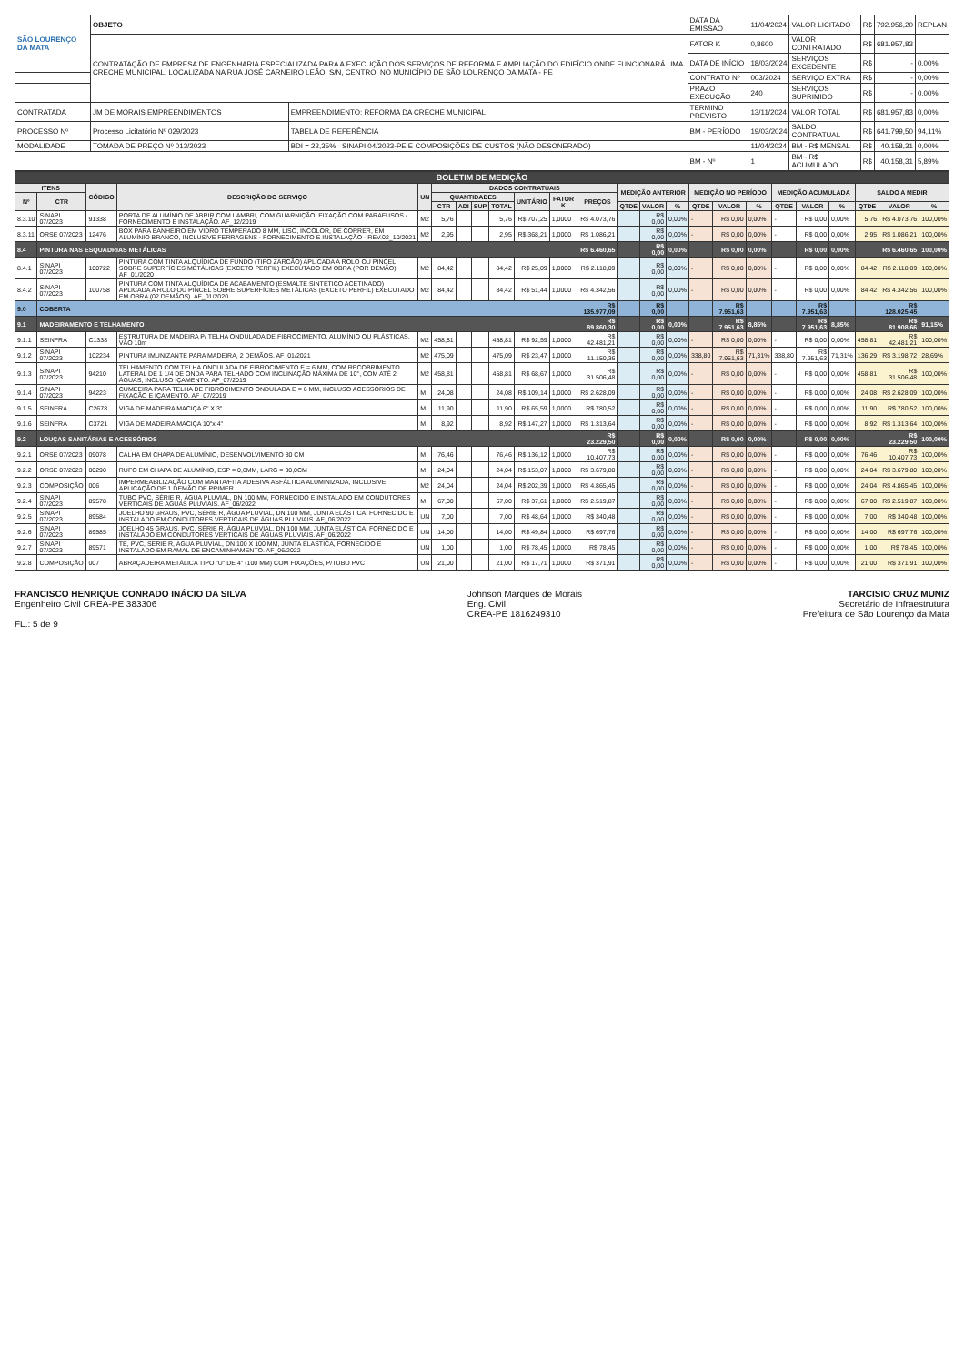| SÃO LOURENÇO DA MATA | OBJETO | | DATA DA EMISSÃO | 11/04/2024 | VALOR LICITADO | R$ | 792.956,20 | REPLAN |
| | CONTRATAÇÃO DE EMPRESA DE ENGENHARIA ESPECIALIZADA PARA A EXECUÇÃO DOS SERVIÇOS DE REFORMA E AMPLIAÇÃO DO EDIFÍCIO ONDE FUNCIONARÁ UMA CRECHE MUNICIPAL, LOCALIZADA NA RUA JOSÉ CARNEIRO LEÃO, S/N, CENTRO, NO MUNICÍPIO DE SÃO LOURENÇO DA MATA - PE | | FATOR K | 0,8600 | VALOR CONTRATADO | R$ | 681.957,83 | |
| | | | DATA DE INÍCIO | 18/03/2024 | SERVIÇOS EXCEDENTE | R$ | - | 0,00% |
| | | | CONTRATO Nº | 003/2024 | SERVIÇO EXTRA | R$ | - | 0,00% |
| | | | PRAZO EXECUÇÃO | 240 | SERVIÇOS SUPRIMIDO | R$ | - | 0,00% |
| CONTRATADA | JM DE MORAIS EMPREENDIMENTOS | EMPREENDIMENTO: REFORMA DA CRECHE MUNICIPAL | TERMINO PREVISTO | 13/11/2024 | VALOR TOTAL | R$ | 681.957,83 | 0,00% |
| PROCESSO Nº | Processo Licitatório Nº 029/2023 | TABELA DE REFERÊNCIA | BM - PERÍODO | 19/03/2024 | SALDO CONTRATUAL | R$ | 641.799,50 | 94,11% |
| MODALIDADE | TOMADA DE PREÇO Nº 013/2023 | BDI = 22,35% SINAPI 04/2023-PE E COMPOSIÇÕES DE CUSTOS (NÃO DESONERADO) | | 11/04/2024 | BM - R$ MENSAL | R$ | 40.158,31 | 0,00% |
| | | | BM - Nº | 1 | BM - R$ ACUMULADO | R$ | 40.158,31 | 5,89% |
| BOLETIM DE MEDIÇÃO | | | | | | | | | | | | | | | | | | | | | | | |
| ITENS | | CÓDIGO | DESCRIÇÃO DO SERVIÇO | UN | DADOS CONTRATUAIS | | | | | | | MEDIÇÃO ANTERIOR | | | MEDIÇÃO NO PERÍODO | | | MEDIÇÃO ACUMULADA | | | SALDO A MEDIR | | |
| Nº | CTR | | | | QUANTIDADES | | | | UNITÁRIO | FATOR K | PREÇOS | | | | | | | | | | | | |
| | | | | | CTR | ADI | SUP | TOTAL | | | | QTDE | VALOR | % | QTDE | VALOR | % | QTDE | VALOR | % | QTDE | VALOR | % |
| 8.3.10 | SINAPI 07/2023 | 91338 | PORTA DE ALUMÍNIO DE ABRIR COM LAMBRI, COM GUARNIÇÃO, FIXAÇÃO COM PARAFUSOS - FORNECIMENTO E INSTALAÇÃO. AF_12/2019 | M2 | 5,76 | | | 5,76 | R$ 707,25 | 1,0000 | R$ 4.073,76 | | R$ 0,00 | 0,00% | - | R$ 0,00 | 0,00% | - | R$ 0,00 | 0,00% | 5,76 | R$ 4.073,76 | 100,00% |
| 8.3.11 | ORSE 07/2023 | 12476 | BOX PARA BANHEIRO EM VIDRO TEMPERADO 8 MM, LISO, INCOLOR, DE CORRER, EM ALUMÍNIO BRANCO, INCLUSIVE FERRAGENS - FORNECIMENTO E INSTALAÇÃO - REV.02_10/2021 | M2 | 2,95 | | | 2,95 | R$ 368,21 | 1,0000 | R$ 1.086,21 | | R$ 0,00 | 0,00% | - | R$ 0,00 | 0,00% | - | R$ 0,00 | 0,00% | 2,95 | R$ 1.086,21 | 100,00% |
| 8.4 | PINTURA NAS ESQUADRIAS METÁLICAS | | | | | | | | | | R$ 6.460,65 | | R$ 0,00 | 0,00% | | R$ 0,00 | 0,00% | | R$ 0,00 | 0,00% | | R$ 6.460,65 | 100,00% |
| 8.4.1 | SINAPI 07/2023 | 100722 | PINTURA COM TINTA ALQUÍDICA DE FUNDO (TIPO ZARCÃO) APLICADA A ROLO OU PINCEL SOBRE SUPERFÍCIES METÁLICAS (EXCETO PERFIL) EXECUTADO EM OBRA (POR DEMÃO). AF_01/2020 | M2 | 84,42 | | | 84,42 | R$ 25,09 | 1,0000 | R$ 2.118,09 | | R$ 0,00 | 0,00% | - | R$ 0,00 | 0,00% | - | R$ 0,00 | 0,00% | 84,42 | R$ 2.118,09 | 100,00% |
| 8.4.2 | SINAPI 07/2023 | 100758 | PINTURA COM TINTA ALQUÍDICA DE ACABAMENTO (ESMALTE SINTÉTICO ACETINADO) APLICADA A ROLO OU PINCEL SOBRE SUPERFÍCIES METÁLICAS (EXCETO PERFIL) EXECUTADO EM OBRA (02 DEMÃOS). AF_01/2020 | M2 | 84,42 | | | 84,42 | R$ 51,44 | 1,0000 | R$ 4.342,56 | | R$ 0,00 | 0,00% | - | R$ 0,00 | 0,00% | - | R$ 0,00 | 0,00% | 84,42 | R$ 4.342,56 | 100,00% |
| 9.0 | COBERTA | | | | | | | | | | R$ 135.977,09 | | R$ 0,00 | | | R$ 7.951,63 | | | R$ 7.951,63 | | | R$ 128.025,45 | |
| 9.1 | MADEIRAMENTO E TELHAMENTO | | | | | | | | | | R$ 89.860,30 | | R$ 0,00 | 0,00% | | R$ 7.951,63 | 8,85% | | R$ 7.951,63 | 8,85% | | R$ 81.908,66 | 91,15% |
| 9.1.1 | SEINFRA | C1338 | ESTRUTURA DE MADEIRA P/ TELHA ONDULADA DE FIBROCIMENTO, ALUMÍNIO OU PLÁSTICAS, VÃO 10m | M2 | 458,81 | | | 458,81 | R$ 92,59 | 1,0000 | R$ 42.481,21 | | R$ 0,00 | 0,00% | - | R$ 0,00 | 0,00% | - | R$ 0,00 | 0,00% | 458,81 | R$ 42.481,21 | 100,00% |
| 9.1.2 | SINAPI 07/2023 | 102234 | PINTURA IMUNIZANTE PARA MADEIRA, 2 DEMÃOS. AF_01/2021 | M2 | 475,09 | | | 475,09 | R$ 23,47 | 1,0000 | R$ 11.150,36 | | R$ 0,00 | 0,00% | 338,80 | R$ 7.951,63 | 71,31% | 338,80 | R$ 7.951,63 | 71,31% | 136,29 | R$ 3.198,72 | 28,69% |
| 9.1.3 | SINAPI 07/2023 | 94210 | TELHAMENTO COM TELHA ONDULADA DE FIBROCIMENTO E = 6 MM, COM RECOBRIMENTO LATERAL DE 1 1/4 DE ONDA PARA TELHADO COM INCLINAÇÃO MÁXIMA DE 10°, COM ATÉ 2 ÁGUAS, INCLUSO IÇAMENTO. AF_07/2019 | M2 | 458,81 | | | 458,81 | R$ 68,67 | 1,0000 | R$ 31.506,48 | | R$ 0,00 | 0,00% | - | R$ 0,00 | 0,00% | - | R$ 0,00 | 0,00% | 458,81 | R$ 31.506,48 | 100,00% |
| 9.1.4 | SINAPI 07/2023 | 94223 | CUMEEIRA PARA TELHA DE FIBROCIMENTO ONDULADA E = 6 MM, INCLUSO ACESSÓRIOS DE FIXAÇÃO E IÇAMENTO. AF_07/2019 | M | 24,08 | | | 24,08 | R$ 109,14 | 1,0000 | R$ 2.628,09 | | R$ 0,00 | 0,00% | - | R$ 0,00 | 0,00% | - | R$ 0,00 | 0,00% | 24,08 | R$ 2.628,09 | 100,00% |
| 9.1.5 | SEINFRA | C2678 | VIGA DE MADEIRA MACIÇA 6" X 3" | M | 11,90 | | | 11,90 | R$ 65,59 | 1,0000 | R$ 780,52 | | R$ 0,00 | 0,00% | - | R$ 0,00 | 0,00% | - | R$ 0,00 | 0,00% | 11,90 | R$ 780,52 | 100,00% |
| 9.1.6 | SEINFRA | C3721 | VIGA DE MADEIRA MACIÇA 10"x 4" | M | 8,92 | | | 8,92 | R$ 147,27 | 1,0000 | R$ 1.313,64 | | R$ 0,00 | 0,00% | - | R$ 0,00 | 0,00% | - | R$ 0,00 | 0,00% | 8,92 | R$ 1.313,64 | 100,00% |
| 9.2 | LOUÇAS SANITÁRIAS E ACESSÓRIOS | | | | | | | | | | R$ 23.229,50 | | R$ 0,00 | 0,00% | | R$ 0,00 | 0,00% | | R$ 0,00 | 0,00% | | R$ 23.229,50 | 100,00% |
| 9.2.1 | ORSE 07/2023 | 09078 | CALHA EM CHAPA DE ALUMÍNIO, DESENVOLVIMENTO 80 CM | M | 76,46 | | | 76,46 | R$ 136,12 | 1,0000 | R$ 10.407,73 | | R$ 0,00 | 0,00% | - | R$ 0,00 | 0,00% | - | R$ 0,00 | 0,00% | 76,46 | R$ 10.407,73 | 100,00% |
| 9.2.2 | ORSE 07/2023 | 00290 | RUFO EM CHAPA DE ALUMÍNIO, ESP = 0,6MM, LARG = 30,0CM | M | 24,04 | | | 24,04 | R$ 153,07 | 1,0000 | R$ 3.679,80 | | R$ 0,00 | 0,00% | - | R$ 0,00 | 0,00% | - | R$ 0,00 | 0,00% | 24,04 | R$ 3.679,80 | 100,00% |
| 9.2.3 | COMPOSIÇÃO | 006 | IMPERMEABILIZAÇÃO COM MANTA/FITA ADESIVA ASFÁLTICA ALUMINIZADA, INCLUSIVE APLICAÇÃO DE 1 DEMÃO DE PRIMER | M2 | 24,04 | | | 24,04 | R$ 202,39 | 1,0000 | R$ 4.865,45 | | R$ 0,00 | 0,00% | - | R$ 0,00 | 0,00% | - | R$ 0,00 | 0,00% | 24,04 | R$ 4.865,45 | 100,00% |
| 9.2.4 | SINAPI 07/2023 | 89578 | TUBO PVC, SÉRIE R, ÁGUA PLUVIAL, DN 100 MM, FORNECIDO E INSTALADO EM CONDUTORES VERTICAIS DE ÁGUAS PLUVIAIS. AF_06/2022 | M | 67,00 | | | 67,00 | R$ 37,61 | 1,0000 | R$ 2.519,87 | | R$ 0,00 | 0,00% | - | R$ 0,00 | 0,00% | - | R$ 0,00 | 0,00% | 67,00 | R$ 2.519,87 | 100,00% |
| 9.2.5 | SINAPI 07/2023 | 89584 | JOELHO 90 GRAUS, PVC, SÉRIE R, ÁGUA PLUVIAL, DN 100 MM, JUNTA ELÁSTICA, FORNECIDO E INSTALADO EM CONDUTORES VERTICAIS DE ÁGUAS PLUVIAIS. AF_06/2022 | UN | 7,00 | | | 7,00 | R$ 48,64 | 1,0000 | R$ 340,48 | | R$ 0,00 | 0,00% | - | R$ 0,00 | 0,00% | - | R$ 0,00 | 0,00% | 7,00 | R$ 340,48 | 100,00% |
| 9.2.6 | SINAPI 07/2023 | 89585 | JOELHO 45 GRAUS, PVC, SÉRIE R, ÁGUA PLUVIAL, DN 100 MM, JUNTA ELÁSTICA, FORNECIDO E INSTALADO EM CONDUTORES VERTICAIS DE ÁGUAS PLUVIAIS. AF_06/2022 | UN | 14,00 | | | 14,00 | R$ 49,84 | 1,0000 | R$ 697,76 | | R$ 0,00 | 0,00% | - | R$ 0,00 | 0,00% | - | R$ 0,00 | 0,00% | 14,00 | R$ 697,76 | 100,00% |
| 9.2.7 | SINAPI 07/2023 | 89571 | TÊ, PVC, SÉRIE R, ÁGUA PLUVIAL, DN 100 X 100 MM, JUNTA ELÁSTICA, FORNECIDO E INSTALADO EM RAMAL DE ENCAMINHAMENTO. AF_06/2022 | UN | 1,00 | | | 1,00 | R$ 78,45 | 1,0000 | R$ 78,45 | | R$ 0,00 | 0,00% | - | R$ 0,00 | 0,00% | - | R$ 0,00 | 0,00% | 1,00 | R$ 78,45 | 100,00% |
| 9.2.8 | COMPOSIÇÃO | 007 | ABRAÇADEIRA METÁLICA TIPO "U" DE 4" (100 MM) COM FIXAÇÕES, P/TUBO PVC | UN | 21,00 | | | 21,00 | R$ 17,71 | 1,0000 | R$ 371,91 | | R$ 0,00 | 0,00% | - | R$ 0,00 | 0,00% | - | R$ 0,00 | 0,00% | 21,00 | R$ 371,91 | 100,00% |
FRANCISCO HENRIQUE CONRADO INÁCIO DA SILVA
Engenheiro Civil CREA-PE 383306
FL.: 5 de 9
Johnson Marques de Morais
Eng. Civil
CREA-PE 1816249310
TARCISIO CRUZ MUNIZ
Secretário de Infraestrutura
Prefeitura de São Lourenço da Mata